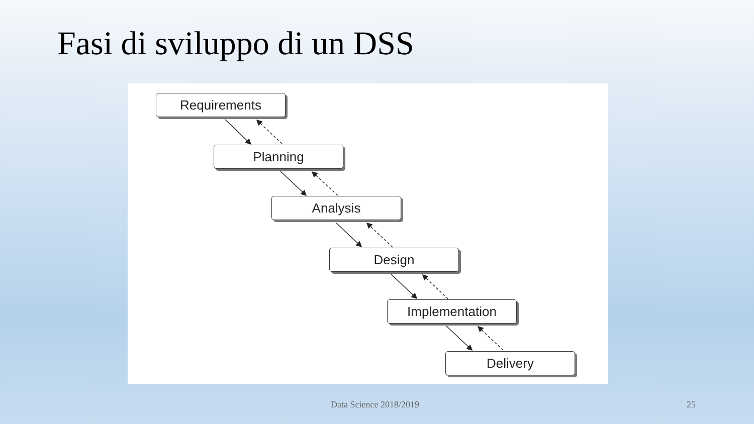Fasi di sviluppo di un DSS
Requirements
Planning
Analysis
Design
Implementation
Delivery
Data Science 2018/2019 25